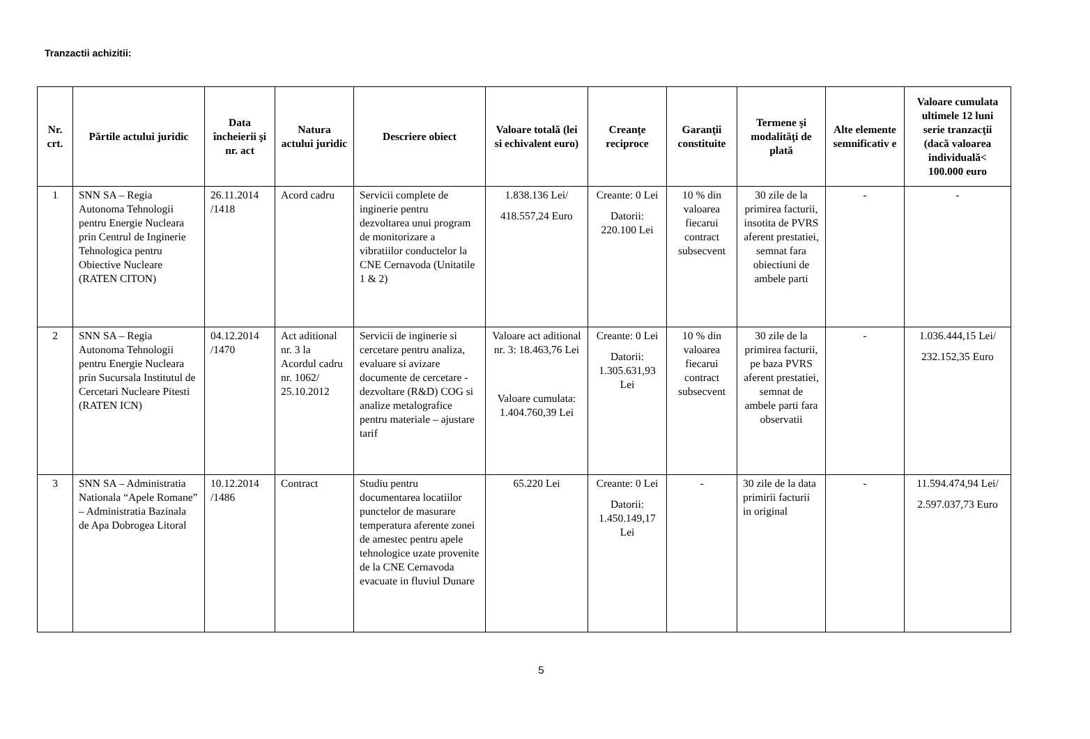Tranzactii achizitii:
| Nr. crt. | Părtile actului juridic | Data încheierii şi nr. act | Natura actului juridic | Descriere obiect | Valoare totală (lei si echivalent euro) | Creanţe reciproce | Garanţii constituite | Termene şi modalităţi de plată | Alte elemente semnificativ e | Valoare cumulata ultimele 12 luni serie tranzacţii (dacă valoarea individuală< 100.000 euro |
| --- | --- | --- | --- | --- | --- | --- | --- | --- | --- | --- |
| 1 | SNN SA – Regia Autonoma Tehnologii pentru Energie Nucleara prin Centrul de Inginerie Tehnologica pentru Obiective Nucleare (RATEN CITON) | 26.11.2014 /1418 | Acord cadru | Servicii complete de inginerie pentru dezvoltarea unui program de monitorizare a vibratiilor conductelor la CNE Cernavoda (Unitatile 1 & 2) | 1.838.136 Lei/ 418.557,24 Euro | Creante: 0 Lei Datorii: 220.100 Lei | 10 % din valoarea fiecarui contract subsecvent | 30 zile de la primirea facturii, insotita de PVRS aferent prestatiei, semnat fara obiectiuni de ambele parti | - | - |
| 2 | SNN SA – Regia Autonoma Tehnologii pentru Energie Nucleara prin Sucursala Institutul de Cercetari Nucleare Pitesti (RATEN ICN) | 04.12.2014 /1470 | Act aditional nr. 3 la Acordul cadru nr. 1062/ 25.10.2012 | Servicii de inginerie si cercetare pentru analiza, evaluare si avizare documente de cercetare - dezvoltare (R&D) COG si analize metalografice pentru materiale – ajustare tarif | Valoare act aditional nr. 3: 18.463,76 Lei Valoare cumulata: 1.404.760,39 Lei | Creante: 0 Lei Datorii: 1.305.631,93 Lei | 10 % din valoarea fiecarui contract subsecvent | 30 zile de la primirea facturii, pe baza PVRS aferent prestatiei, semnat de ambele parti fara observatii | - | 1.036.444,15 Lei/ 232.152,35 Euro |
| 3 | SNN SA – Administratia Nationala “Apele Romane” – Administratia Bazinala de Apa Dobrogea Litoral | 10.12.2014 /1486 | Contract | Studiu pentru documentarea locatiilor punctelor de masurare temperatura aferente zonei de amestec pentru apele tehnologice uzate provenite de la CNE Cernavoda evacuate in fluviul Dunare | 65.220 Lei | Creante: 0 Lei Datorii: 1.450.149,17 Lei | - | 30 zile de la data primirii facturii in original | - | 11.594.474,94 Lei/ 2.597.037,73 Euro |
5